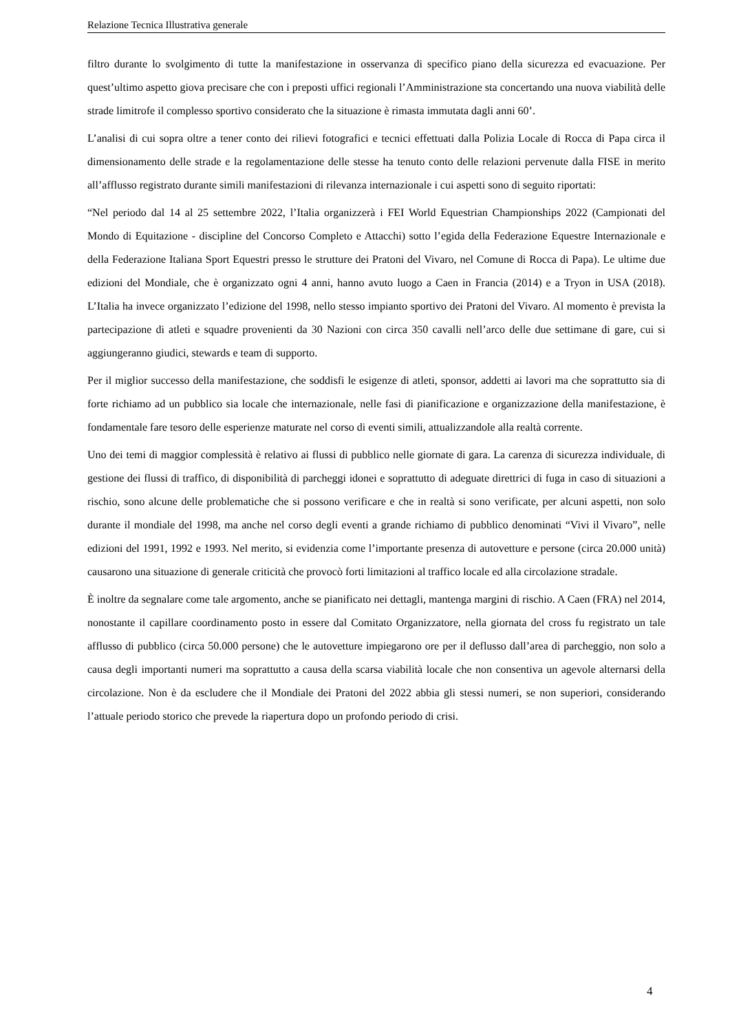Relazione Tecnica Illustrativa generale
filtro durante lo svolgimento di tutte la manifestazione in osservanza di specifico piano della sicurezza ed evacuazione. Per quest’ultimo aspetto giova precisare che con i preposti uffici regionali l’Amministrazione sta concertando una nuova viabilità delle strade limitrofe il complesso sportivo considerato che la situazione è rimasta immutata dagli anni 60’.
L’analisi di cui sopra oltre a tener conto dei rilievi fotografici e tecnici effettuati dalla Polizia Locale di Rocca di Papa circa il dimensionamento delle strade e la regolamentazione delle stesse ha tenuto conto delle relazioni pervenute dalla FISE in merito all’afflusso registrato durante simili manifestazioni di rilevanza internazionale i cui aspetti sono di seguito riportati:
“Nel periodo dal 14 al 25 settembre 2022, l’Italia organizzerà i FEI World Equestrian Championships 2022 (Campionati del Mondo di Equitazione - discipline del Concorso Completo e Attacchi) sotto l’egida della Federazione Equestre Internazionale e della Federazione Italiana Sport Equestri presso le strutture dei Pratoni del Vivaro, nel Comune di Rocca di Papa). Le ultime due edizioni del Mondiale, che è organizzato ogni 4 anni, hanno avuto luogo a Caen in Francia (2014) e a Tryon in USA (2018). L’Italia ha invece organizzato l’edizione del 1998, nello stesso impianto sportivo dei Pratoni del Vivaro. Al momento è prevista la partecipazione di atleti e squadre provenienti da 30 Nazioni con circa 350 cavalli nell’arco delle due settimane di gare, cui si aggiungeranno giudici, stewards e team di supporto.
Per il miglior successo della manifestazione, che soddisfi le esigenze di atleti, sponsor, addetti ai lavori ma che soprattutto sia di forte richiamo ad un pubblico sia locale che internazionale, nelle fasi di pianificazione e organizzazione della manifestazione, è fondamentale fare tesoro delle esperienze maturate nel corso di eventi simili, attualizzandole alla realtà corrente.
Uno dei temi di maggior complessità è relativo ai flussi di pubblico nelle giornate di gara. La carenza di sicurezza individuale, di gestione dei flussi di traffico, di disponibilità di parcheggi idonei e soprattutto di adeguate direttrici di fuga in caso di situazioni a rischio, sono alcune delle problematiche che si possono verificare e che in realtà si sono verificate, per alcuni aspetti, non solo durante il mondiale del 1998, ma anche nel corso degli eventi a grande richiamo di pubblico denominati “Vivi il Vivaro”, nelle edizioni del 1991, 1992 e 1993. Nel merito, si evidenzia come l’importante presenza di autovetture e persone (circa 20.000 unità) causarono una situazione di generale criticità che provocò forti limitazioni al traffico locale ed alla circolazione stradale.
È inoltre da segnalare come tale argomento, anche se pianificato nei dettagli, mantenga margini di rischio. A Caen (FRA) nel 2014, nonostante il capillare coordinamento posto in essere dal Comitato Organizzatore, nella giornata del cross fu registrato un tale afflusso di pubblico (circa 50.000 persone) che le autovetture impiegarono ore per il deflusso dall’area di parcheggio, non solo a causa degli importanti numeri ma soprattutto a causa della scarsa viabilità locale che non consentiva un agevole alternarsi della circolazione. Non è da escludere che il Mondiale dei Pratoni del 2022 abbia gli stessi numeri, se non superiori, considerando l’attuale periodo storico che prevede la riapertura dopo un profondo periodo di crisi.
4